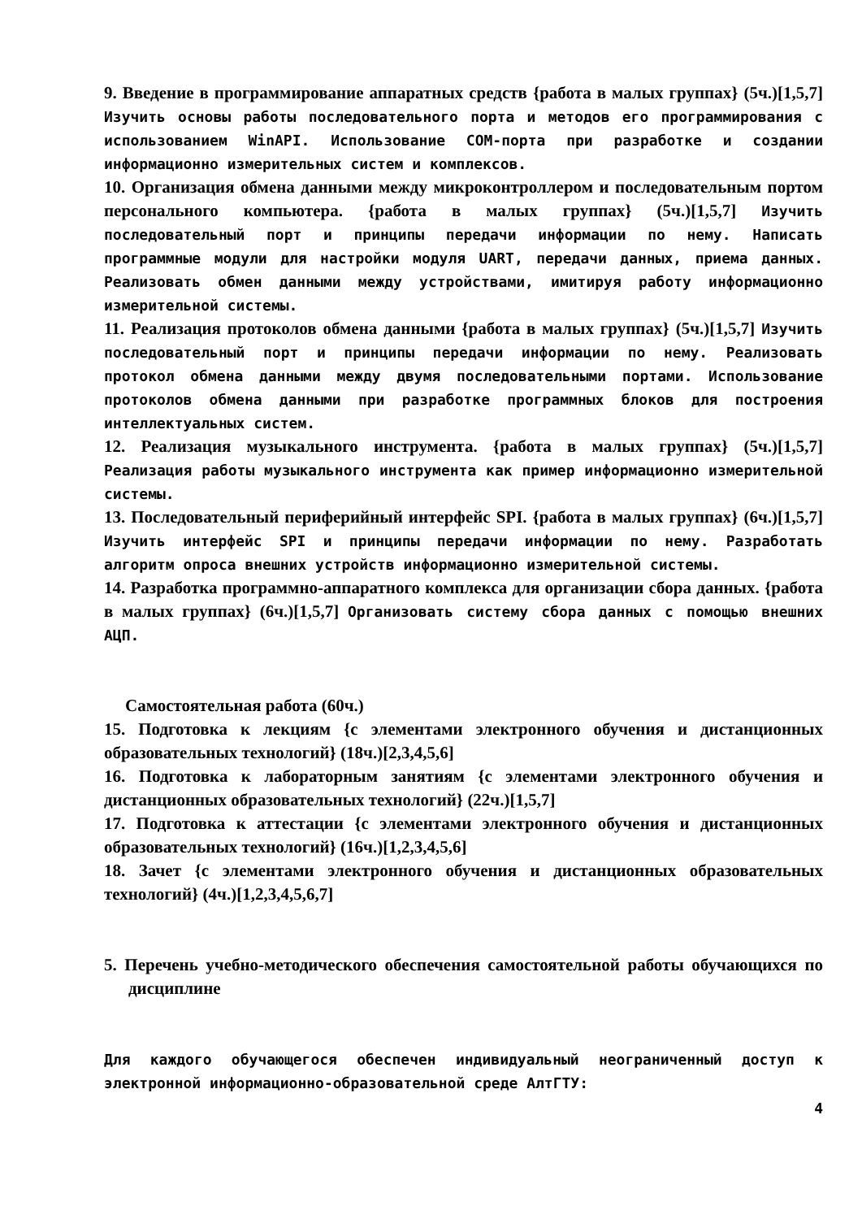9. Введение в программирование аппаратных средств {работа в малых группах} (5ч.)[1,5,7] Изучить основы работы последовательного порта и методов его программирования с использованием WinAPI. Использование COM-порта при разработке и создании информационно измерительных систем и комплексов.
10. Организация обмена данными между микроконтроллером и последовательным портом персонального компьютера. {работа в малых группах} (5ч.)[1,5,7] Изучить последовательный порт и принципы передачи информации по нему. Написать программные модули для настройки модуля UART, передачи данных, приема данных. Реализовать обмен данными между устройствами, имитируя работу информационно измерительной системы.
11. Реализация протоколов обмена данными {работа в малых группах} (5ч.)[1,5,7] Изучить последовательный порт и принципы передачи информации по нему. Реализовать протокол обмена данными между двумя последовательными портами. Использование протоколов обмена данными при разработке программных блоков для построения интеллектуальных систем.
12. Реализация музыкального инструмента. {работа в малых группах} (5ч.)[1,5,7] Реализация работы музыкального инструмента как пример информационно измерительной системы.
13. Последовательный периферийный интерфейс SPI. {работа в малых группах} (6ч.)[1,5,7] Изучить интерфейс SPI и принципы передачи информации по нему. Разработать алгоритм опроса внешних устройств информационно измерительной системы.
14. Разработка программно-аппаратного комплекса для организации сбора данных. {работа в малых группах} (6ч.)[1,5,7] Организовать систему сбора данных с помощью внешних АЦП.
Самостоятельная работа (60ч.)
15. Подготовка к лекциям {с элементами электронного обучения и дистанционных образовательных технологий} (18ч.)[2,3,4,5,6]
16. Подготовка к лабораторным занятиям {с элементами электронного обучения и дистанционных образовательных технологий} (22ч.)[1,5,7]
17. Подготовка к аттестации {с элементами электронного обучения и дистанционных образовательных технологий} (16ч.)[1,2,3,4,5,6]
18. Зачет {с элементами электронного обучения и дистанционных образовательных технологий} (4ч.)[1,2,3,4,5,6,7]
5. Перечень учебно-методического обеспечения самостоятельной работы обучающихся по дисциплине
Для каждого обучающегося обеспечен индивидуальный неограниченный доступ к электронной информационно-образовательной среде АлтГТУ:
4